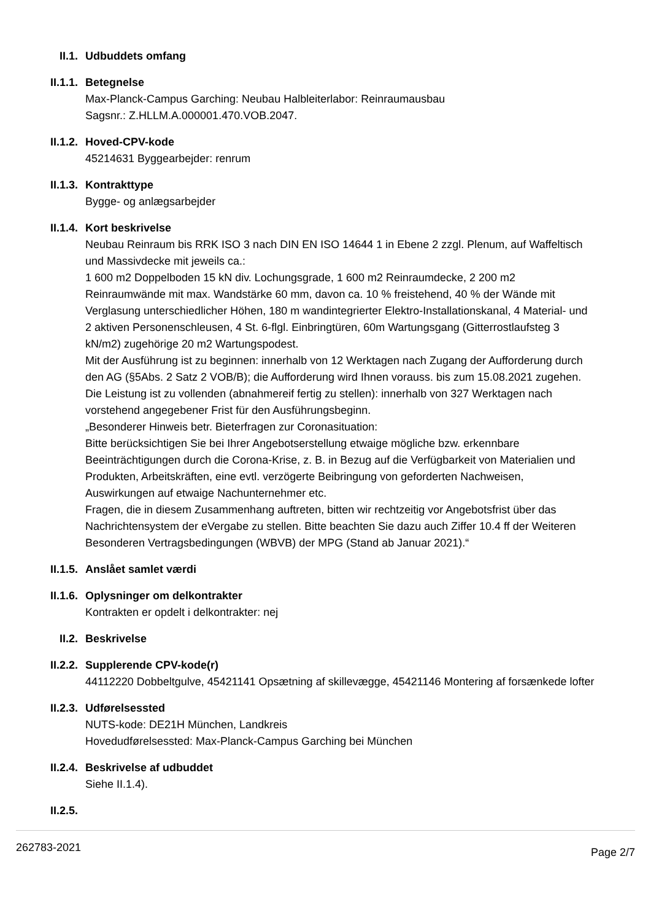II.1. Udbuddets omfang
II.1.1. Betegnelse
Max-Planck-Campus Garching: Neubau Halbleiterlabor: Reinraumausbau
Sagsnr.: Z.HLLM.A.000001.470.VOB.2047.
II.1.2. Hoved-CPV-kode
45214631 Byggearbejder: renrum
II.1.3. Kontrakttype
Bygge- og anlægsarbejder
II.1.4. Kort beskrivelse
Neubau Reinraum bis RRK ISO 3 nach DIN EN ISO 14644 1 in Ebene 2 zzgl. Plenum, auf Waffeltisch und Massivdecke mit jeweils ca.:
1 600 m2 Doppelboden 15 kN div. Lochungsgrade, 1 600 m2 Reinraumdecke, 2 200 m2 Reinraumwände mit max. Wandstärke 60 mm, davon ca. 10 % freistehend, 40 % der Wände mit Verglasung unterschiedlicher Höhen, 180 m wandintegrierter Elektro-Installationskanal, 4 Material- und 2 aktiven Personenschleusen, 4 St. 6-flgl. Einbringtüren, 60m Wartungsgang (Gitterrostlaufsteg 3 kN/m2) zugehörige 20 m2 Wartungspodest.
Mit der Ausführung ist zu beginnen: innerhalb von 12 Werktagen nach Zugang der Aufforderung durch den AG (§5Abs. 2 Satz 2 VOB/B); die Aufforderung wird Ihnen vorauss. bis zum 15.08.2021 zugehen.
Die Leistung ist zu vollenden (abnahmereif fertig zu stellen): innerhalb von 327 Werktagen nach vorstehend angegebener Frist für den Ausführungsbeginn.
„Besonderer Hinweis betr. Bieterfragen zur Coronasituation:
Bitte berücksichtigen Sie bei Ihrer Angebotserstellung etwaige mögliche bzw. erkennbare Beeinträchtigungen durch die Corona-Krise, z. B. in Bezug auf die Verfügbarkeit von Materialien und Produkten, Arbeitskräften, eine evtl. verzögerte Beibringung von geforderten Nachweisen, Auswirkungen auf etwaige Nachunternehmer etc.
Fragen, die in diesem Zusammenhang auftreten, bitten wir rechtzeitig vor Angebotsfrist über das Nachrichtensystem der eVergabe zu stellen. Bitte beachten Sie dazu auch Ziffer 10.4 ff der Weiteren Besonderen Vertragsbedingungen (WBVB) der MPG (Stand ab Januar 2021).“
II.1.5. Anslået samlet værdi
II.1.6. Oplysninger om delkontrakter
Kontrakten er opdelt i delkontrakter: nej
II.2. Beskrivelse
II.2.2. Supplerende CPV-kode(r)
44112220 Dobbeltgulve, 45421141 Opsætning af skillevægge, 45421146 Montering af forsænkede lofter
II.2.3. Udførelsessted
NUTS-kode: DE21H München, Landkreis
Hovedudførelsessted: Max-Planck-Campus Garching bei München
II.2.4. Beskrivelse af udbuddet
Siehe II.1.4).
II.2.5.
262783-2021 Page 2/7